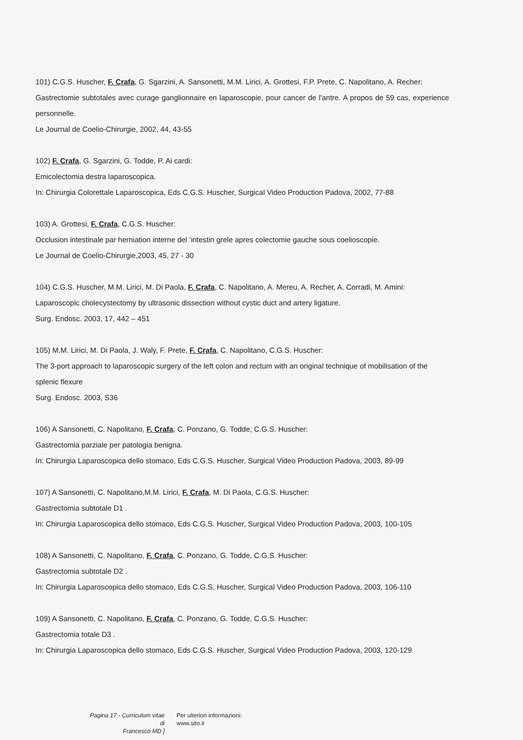101) C.G.S. Huscher, F. Crafa, G. Sgarzini, A. Sansonetti, M.M. Lirici, A. Grottesi, F.P. Prete, C. Napolitano, A. Recher:
Gastrectomie subtotales avec curage ganglionnaire en laparoscopie, pour cancer de l'antre. A propos de 59 cas, experience personnelle.
Le Journal de Coelio-Chirurgie, 2002, 44, 43-55
102) F. Crafa, G. Sgarzini, G. Todde, P. Ai cardi:
Emicolectomia destra laparoscopica.
In: Chirurgia Colorettale Laparoscopica, Eds C.G.S. Huscher, Surgical Video Production Padova, 2002, 77-88
103) A. Grottesi, F. Crafa, C.G.S. Huscher:
Occlusion intestinale par herniation interne del ‘intestin grele apres colectomie gauche sous coelioscopie.
Le Journal de Coelio-Chirurgie,2003, 45, 27 - 30
104) C.G.S. Huscher, M.M. Lirici, M. Di Paola, F. Crafa, C. Napolitano, A. Mereu, A. Recher, A. Corradi, M. Amini:
Laparoscopic cholecystectomy by ultrasonic dissection without cystic duct and artery ligature.
Surg. Endosc. 2003, 17, 442 – 451
105) M.M. Lirici, M. Di Paola, J. Waly, F. Prete, F. Crafa, C. Napolitano, C.G.S. Huscher:
The 3-port approach to laparoscopic surgery of the left colon and rectum with an original technique of mobilisation of the splenic flexure
Surg. Endosc. 2003, S36
106) A Sansonetti, C. Napolitano, F. Crafa, C. Ponzano, G. Todde, C.G.S. Huscher:
Gastrectomia parziale per patologia benigna.
In: Chirurgia Laparoscopica dello stomaco, Eds C.G.S. Huscher, Surgical Video Production Padova, 2003, 89-99
107) A Sansonetti, C. Napolitano,M.M. Lirici, F. Crafa, M. Di Paola, C.G.S. Huscher:
Gastrectomia subtotale D1 .
In: Chirurgia Laparoscopica dello stomaco, Eds C.G.S. Huscher, Surgical Video Production Padova, 2003, 100-105
108) A Sansonetti, C. Napolitano, F. Crafa, C. Ponzano, G. Todde, C.G.S. Huscher:
Gastrectomia subtotale D2 .
In: Chirurgia Laparoscopica dello stomaco, Eds C.G.S. Huscher, Surgical Video Production Padova, 2003, 106-110
109) A Sansonetti, C. Napolitano, F. Crafa, C. Ponzano, G. Todde, C.G.S. Huscher:
Gastrectomia totale D3 .
In: Chirurgia Laparoscopica dello stomaco, Eds C.G.S. Huscher, Surgical Video Production Padova, 2003, 120-129
Pagina 17 - Curriculum vitae di
Francesco MD ]
Per ulteriori informazioni:
www.sito.it